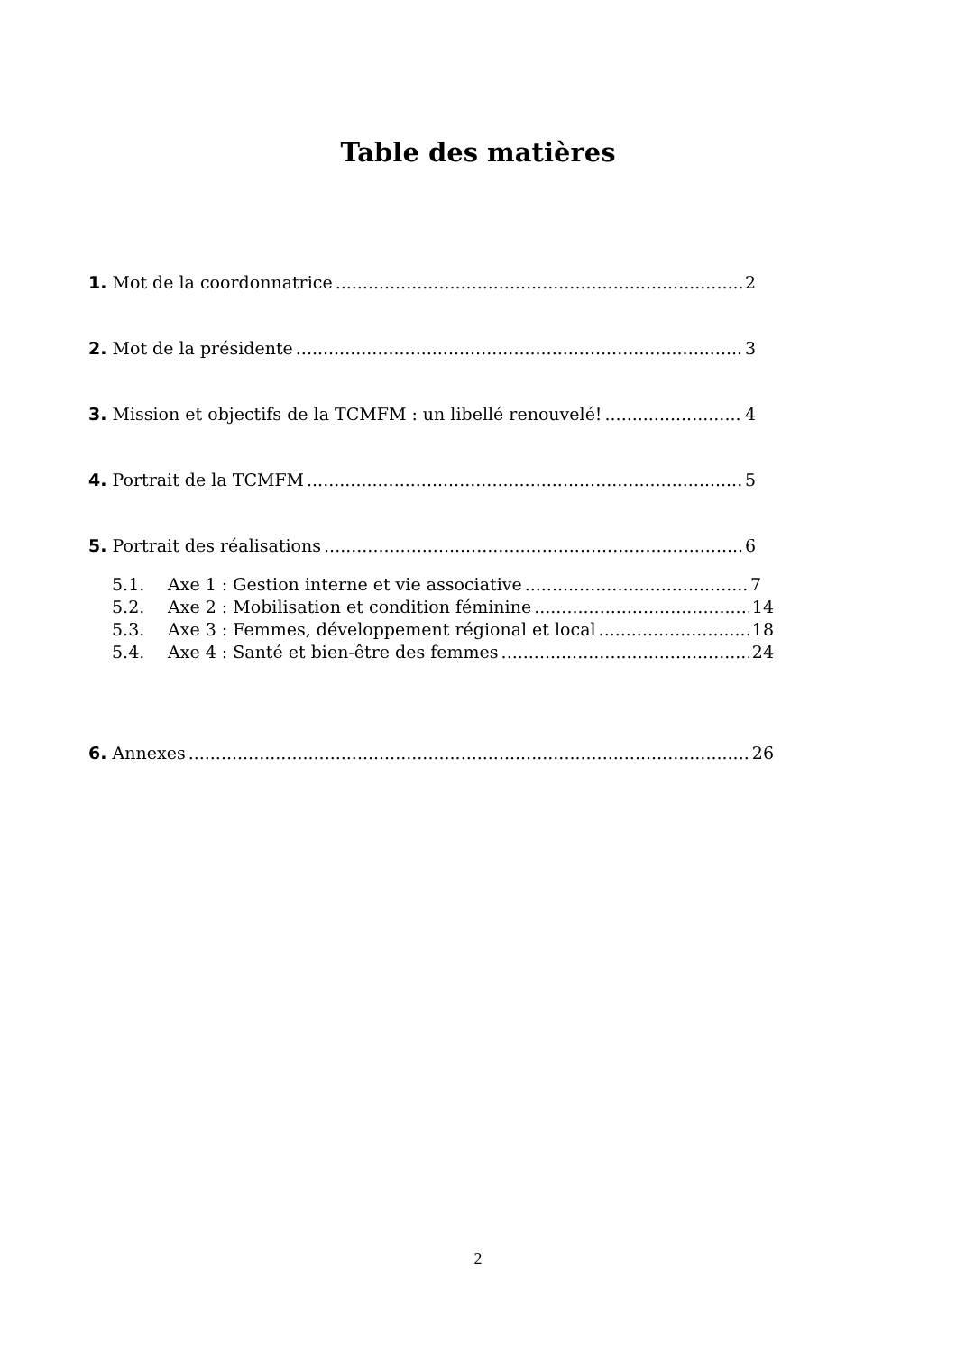Table des matières
1. Mot de la coordonnatrice 2
2. Mot de la présidente 3
3. Mission et objectifs de la TCMFM : un libellé renouvelé! 4
4. Portrait de la TCMFM 5
5. Portrait des réalisations 6
5.1. Axe 1 : Gestion interne et vie associative 7
5.2. Axe 2 : Mobilisation et condition féminine 14
5.3. Axe 3 : Femmes, développement régional et local 18
5.4. Axe 4 : Santé et bien-être des femmes 24
6. Annexes 26
2